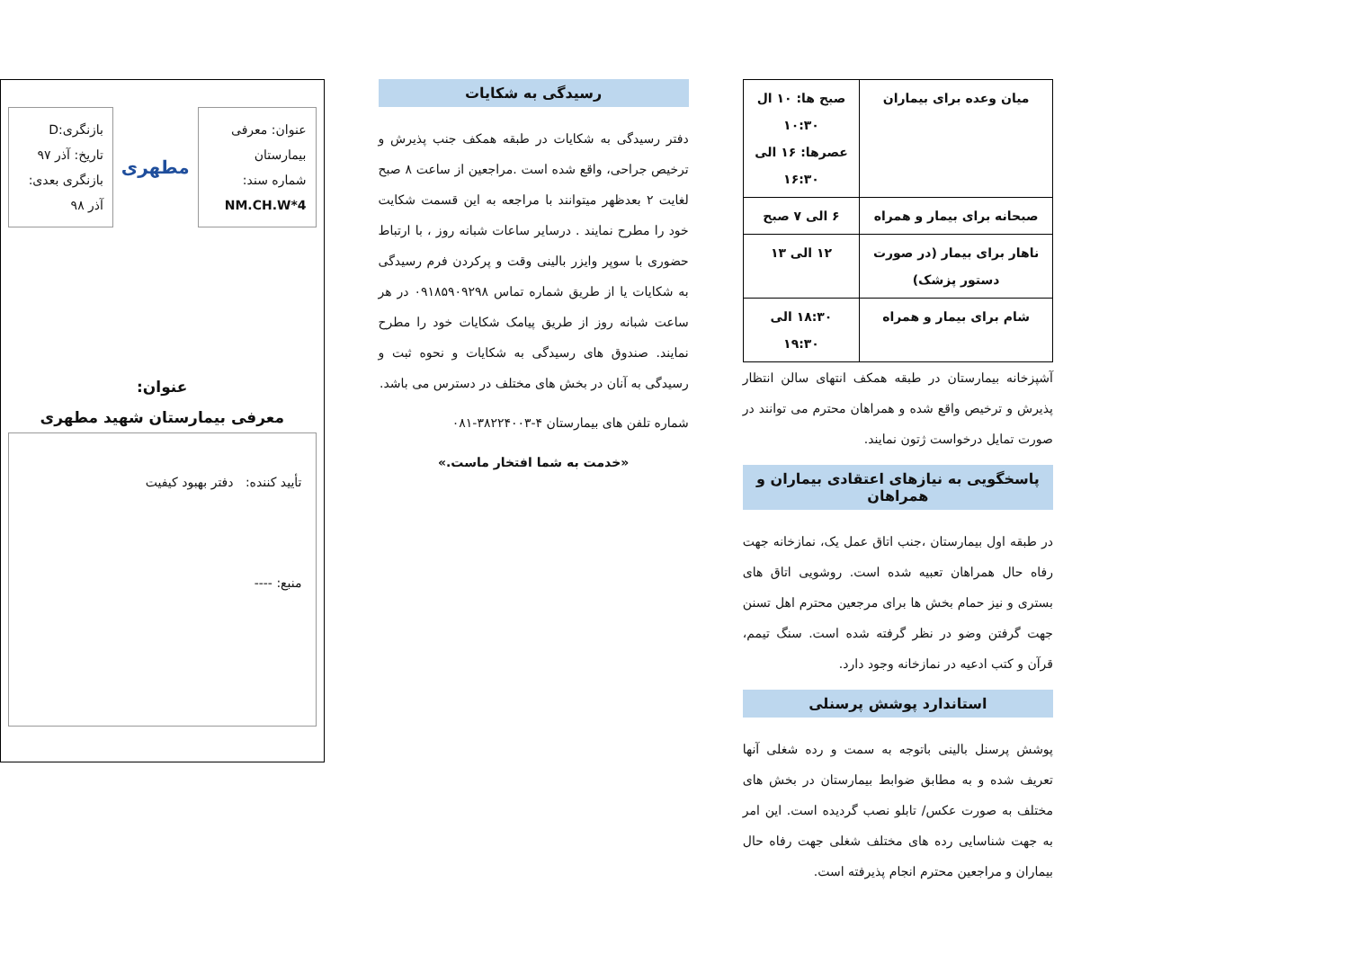| میان وعده برای بیماران | صبح ها: ۱۰ ال ۱۰:۳۰ عصرها: ۱۶ الی ۱۶:۳۰ |
| صبحانه برای بیمار و همراه | ۶ الی ۷ صبح |
| ناهار برای بیمار (در صورت دستور پزشک) | ۱۲ الی ۱۳ |
| شام برای بیمار و همراه | ۱۸:۳۰ الی ۱۹:۳۰ |
آشپزخانه بیمارستان در طبقه همکف انتهای سالن انتظار پذیرش و ترخیص واقع شده و همراهان محترم می توانند در صورت تمایل درخواست ژتون نمایند.
پاسخگویی به نیازهای اعتقادی بیماران و همراهان
در طبقه اول بیمارستان ،جنب اتاق عمل یک، نمازخانه جهت رفاه حال همراهان تعبیه شده است. روشویی اتاق های بستری و نیز حمام بخش ها برای مرجعین محترم اهل تسنن جهت گرفتن وضو در نظر گرفته شده است. سنگ تیمم، قرآن و کتب ادعیه در نمازخانه وجود دارد.
استاندارد پوشش پرسنلی
پوشش پرسنل بالینی باتوجه به سمت و رده شغلی آنها تعریف شده و به مطابق ضوابط بیمارستان در بخش های مختلف به صورت عکس/ تابلو نصب گردیده است. این امر به جهت شناسایی رده های مختلف شغلی جهت رفاه حال بیماران و مراجعین محترم انجام پذیرفته است.
رسیدگی به شکایات
دفتر رسیدگی به شکایات در طبقه همکف جنب پذیرش و ترخیص جراحی، واقع شده است .مراجعین از ساعت ۸ صبح لغایت ۲ بعدظهر میتوانند با مراجعه به این قسمت شکایت خود را مطرح نمایند . درسایر ساعات شبانه روز ، با ارتباط حضوری با سوپر وایزر بالینی وقت و پرکردن فرم رسیدگی به شکایات یا از طریق شماره تماس ۰۹۱۸۵۹۰۹۲۹۸ در هر ساعت شبانه روز از طریق پیامک شکایات خود را مطرح نمایند. صندوق های رسیدگی به شکایات و نحوه ثبت و رسیدگی به آنان در بخش های مختلف در دسترس می باشد.
شماره تلفن های بیمارستان ۴-۳۸۲۲۴۰۰۳-۰۸۱
«خدمت به شما افتخار ماست.»
عنوان: معرفی بیمارستان
شماره سند:
NM.CH.W*4
مطهری
بازنگری:D
تاریخ: آذر ۹۷
بازنگری بعدی: آذر ۹۸
عنوان:
معرفی بیمارستان شهید مطهری
تأیید کننده: دفتر بهبود کیفیت
منبع: ----